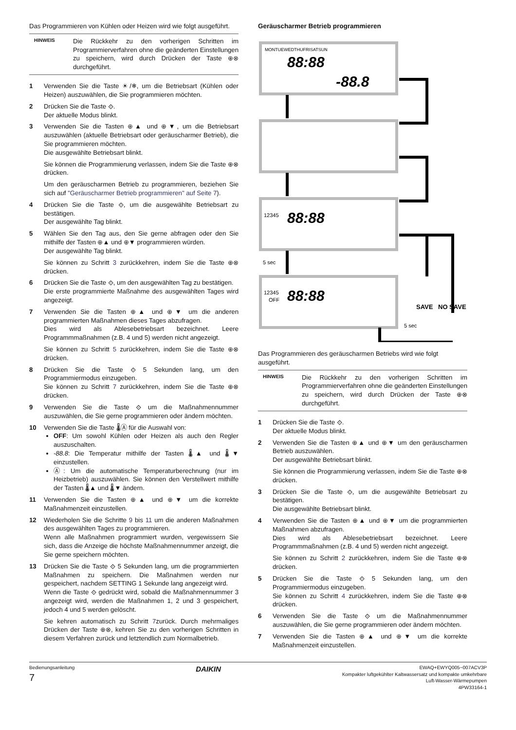Das Programmieren von Kühlen oder Heizen wird wie folgt ausgeführt.
HINWEIS
Die Rückkehr zu den vorherigen Schritten im Programmierverfahren ohne die geänderten Einstellungen zu speichern, wird durch Drücken der Taste ⊕⊗ durchgeführt.
1 Verwenden Sie die Taste ☀/❄, um die Betriebsart (Kühlen oder Heizen) auszuwählen, die Sie programmieren möchten.
2 Drücken Sie die Taste ⟐.
Der aktuelle Modus blinkt.
3 Verwenden Sie die Tasten ⊕▲ und ⊕▼, um die Betriebsart auszuwählen (aktuelle Betriebsart oder geräuscharmer Betrieb), die Sie programmieren möchten.
Die ausgewählte Betriebsart blinkt.
Sie können die Programmierung verlassen, indem Sie die Taste ⊕⊗ drücken.
Um den geräuscharmen Betrieb zu programmieren, beziehen Sie sich auf "Geräuscharmer Betrieb programmieren" auf Seite 7).
4 Drücken Sie die Taste ⟐, um die ausgewählte Betriebsart zu bestätigen.
Der ausgewählte Tag blinkt.
5 Wählen Sie den Tag aus, den Sie gerne abfragen oder den Sie mithilfe der Tasten ⊕▲ und ⊕▼ programmieren würden.
Der ausgewählte Tag blinkt.
Sie können zu Schritt 3 zurückkehren, indem Sie die Taste ⊕⊗ drücken.
6 Drücken Sie die Taste ⟐, um den ausgewählten Tag zu bestätigen.
Die erste programmierte Maßnahme des ausgewählten Tages wird angezeigt.
7 Verwenden Sie die Tasten ⊕▲ und ⊕▼ um die anderen programmierten Maßnahmen dieses Tages abzufragen.
Dies wird als Ablesebetriebsart bezeichnet. Leere Programmmaßnahmen (z.B. 4 und 5) werden nicht angezeigt.
Sie können zu Schritt 5 zurückkehren, indem Sie die Taste ⊕⊗ drücken.
8 Drücken Sie die Taste ⟐ 5 Sekunden lang, um den Programmiermodus einzugeben.
Sie können zu Schritt 7 zurückkehren, indem Sie die Taste ⊕⊗ drücken.
9 Verwenden Sie die Taste ⟐ um die Maßnahmennummer auszuwählen, die Sie gerne programmieren oder ändern möchten.
10 Verwenden Sie die Taste 🌡Ⓐ für die Auswahl von:
OFF: Um sowohl Kühlen oder Heizen als auch den Regler auszuschalten.
-88.8: Die Temperatur mithilfe der Tasten 🌡▲ und 🌡▼ einzustellen.
Ⓐ: Um die automatische Temperaturberechnung (nur im Heizbetrieb) auszuwählen. Sie können den Verstellwert mithilfe der Tasten 🌡▲ und 🌡▼ ändern.
11 Verwenden Sie die Tasten ⊕▲ und ⊕▼ um die korrekte Maßnahmenzeit einzustellen.
12 Wiederholen Sie die Schritte 9 bis 11 um die anderen Maßnahmen des ausgewählten Tages zu programmieren.
Wenn alle Maßnahmen programmiert wurden, vergewissern Sie sich, dass die Anzeige die höchste Maßnahmennummer anzeigt, die Sie gerne speichern möchten.
13 Drücken Sie die Taste ⟐ 5 Sekunden lang, um die programmierten Maßnahmen zu speichern. Die Maßnahmen werden nur gespeichert, nachdem SETTING 1 Sekunde lang angezeigt wird.
Wenn die Taste ⟐ gedrückt wird, sobald die Maßnahmennummer 3 angezeigt wird, werden die Maßnahmen 1, 2 und 3 gespeichert, jedoch 4 und 5 werden gelöscht.
Sie kehren automatisch zu Schritt 7zurück. Durch mehrmaliges Drücken der Taste ⊕⊗, kehren Sie zu den vorherigen Schritten in diesem Verfahren zurück und letztendlich zum Normalbetrieb.
Geräuscharmer Betrieb programmieren
MONTUEWEDTHUFRISATSUN
88:88
-88.8
88:88
88:88
12345
12345
OFF
5 sec
5 sec
SAVE
NO SAVE
Das Programmieren des geräuscharmen Betriebs wird wie folgt ausgeführt.
HINWEIS
Die Rückkehr zu den vorherigen Schritten im Programmierverfahren ohne die geänderten Einstellungen zu speichern, wird durch Drücken der Taste ⊕⊗ durchgeführt.
1 Drücken Sie die Taste ⟐.
Der aktuelle Modus blinkt.
2 Verwenden Sie die Tasten ⊕▲ und ⊕▼ um den geräuscharmen Betrieb auszuwählen.
Der ausgewählte Betriebsart blinkt.
Sie können die Programmierung verlassen, indem Sie die Taste ⊕⊗ drücken.
3 Drücken Sie die Taste ⟐, um die ausgewählte Betriebsart zu bestätigen.
Die ausgewählte Betriebsart blinkt.
4 Verwenden Sie die Tasten ⊕▲ und ⊕▼ um die programmierten Maßnahmen abzufragen.
Dies wird als Ablesebetriebsart bezeichnet. Leere Programmmaßnahmen (z.B. 4 und 5) werden nicht angezeigt.
Sie können zu Schritt 2 zurückkehren, indem Sie die Taste ⊕⊗ drücken.
5 Drücken Sie die Taste ⟐ 5 Sekunden lang, um den Programmiermodus einzugeben.
Sie können zu Schritt 4 zurückkehren, indem Sie die Taste ⊕⊗ drücken.
6 Verwenden Sie die Taste ⟐ um die Maßnahmennummer auszuwählen, die Sie gerne programmieren oder ändern möchten.
7 Verwenden Sie die Tasten ⊕▲ und ⊕▼ um die korrekte Maßnahmenzeit einzustellen.
Bedienungsanleitung
7
DAIKIN
EWAQ+EWYQ005~007ACV3P
Kompakter luftgekühlter Kaltwassersatz und kompakte umkehrbare
Luft-Wasser-Wärmepumpen
4PW33164-1